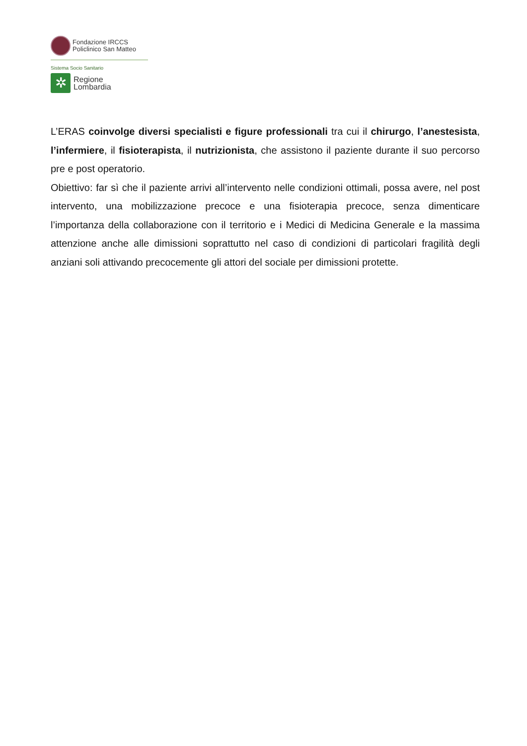Fondazione IRCCS
Policlinico San Matteo
Sistema Socio Sanitario
✲
Regione
Lombardia
L’ERAS coinvolge diversi specialisti e figure professionali tra cui il chirurgo, l’anestesista, l’infermiere, il fisioterapista, il nutrizionista, che assistono il paziente durante il suo percorso pre e post operatorio.
Obiettivo: far sì che il paziente arrivi all’intervento nelle condizioni ottimali, possa avere, nel post intervento, una mobilizzazione precoce e una fisioterapia precoce, senza dimenticare l’importanza della collaborazione con il territorio e i Medici di Medicina Generale e la massima attenzione anche alle dimissioni soprattutto nel caso di condizioni di particolari fragilità degli anziani soli attivando precocemente gli attori del sociale per dimissioni protette.